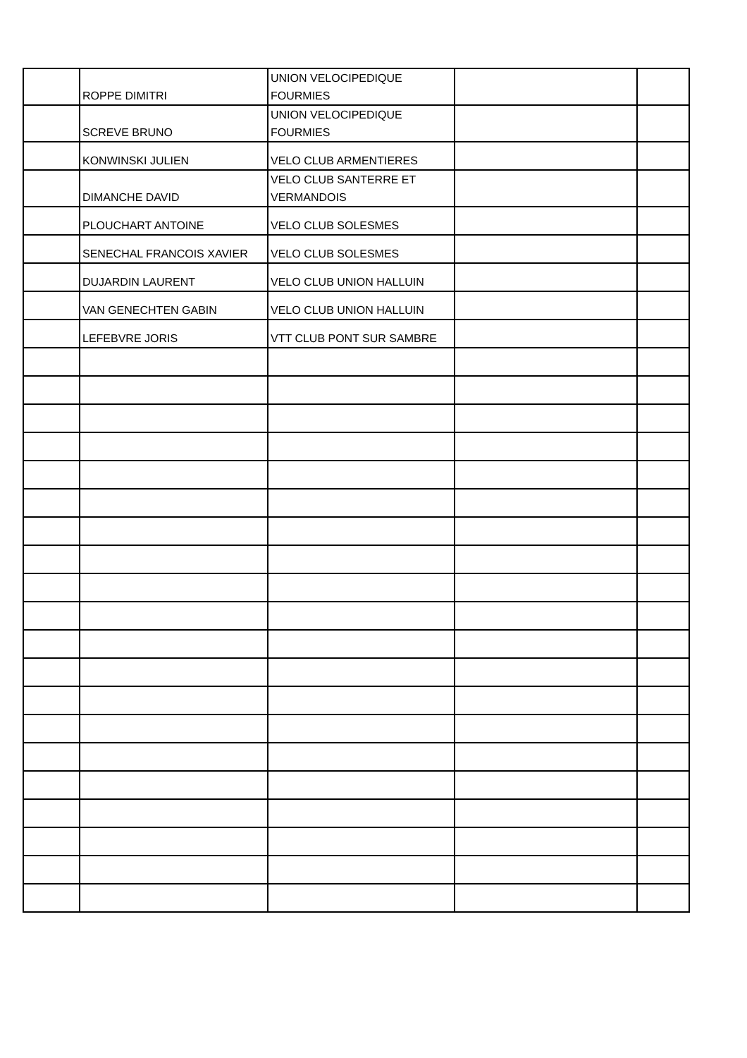| | ROPPE DIMITRI | UNION VELOCIPEDIQUE FOURMIES | | |
| | SCREVE BRUNO | UNION VELOCIPEDIQUE FOURMIES | | |
| | KONWINSKI JULIEN | VELO CLUB ARMENTIERES | | |
| | DIMANCHE DAVID | VELO CLUB SANTERRE ET VERMANDOIS | | |
| | PLOUCHART ANTOINE | VELO CLUB SOLESMES | | |
| | SENECHAL FRANCOIS XAVIER | VELO CLUB SOLESMES | | |
| | DUJARDIN LAURENT | VELO CLUB UNION HALLUIN | | |
| | VAN GENECHTEN GABIN | VELO CLUB UNION HALLUIN | | |
| | LEFEBVRE JORIS | VTT CLUB PONT SUR SAMBRE | | |